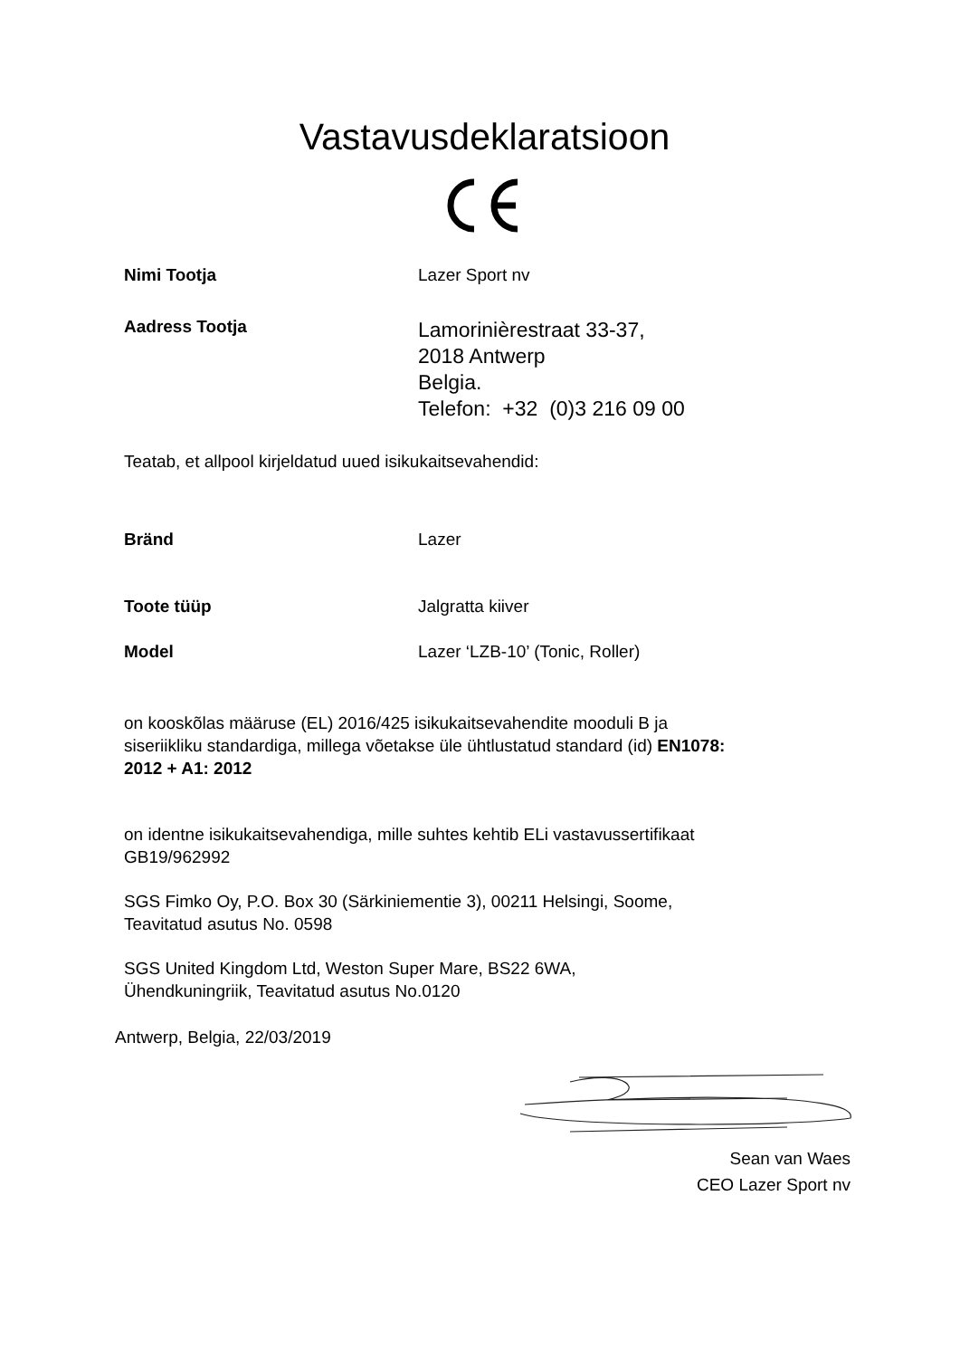Vastavusdeklaratsioon
Nimi Tootja Lazer Sport nv
Aadress Tootja
Lamorinièrestraat 33-37,
2018 Antwerp
Belgia.
Telefon: +32 (0)3 216 09 00
Teatab, et allpool kirjeldatud uued isikukaitsevahendid:
Bränd Lazer
Toote tüüp Jalgratta kiiver
Model Lazer ‘LZB-10’ (Tonic, Roller)
on kooskõlas määruse (EL) 2016/425 isikukaitsevahendite mooduli B ja
siseriikliku standardiga, millega võetakse üle ühtlustatud standard (id) EN1078:
2012 + A1: 2012
on identne isikukaitsevahendiga, mille suhtes kehtib ELi vastavussertifikaat
GB19/962992
SGS Fimko Oy, P.O. Box 30 (Särkiniementie 3), 00211 Helsingi, Soome,
Teavitatud asutus No. 0598
SGS United Kingdom Ltd, Weston Super Mare, BS22 6WA,
Ühendkuningriik, Teavitatud asutus No.0120
Antwerp, Belgia, 22/03/2019
Sean van Waes
CEO Lazer Sport nv